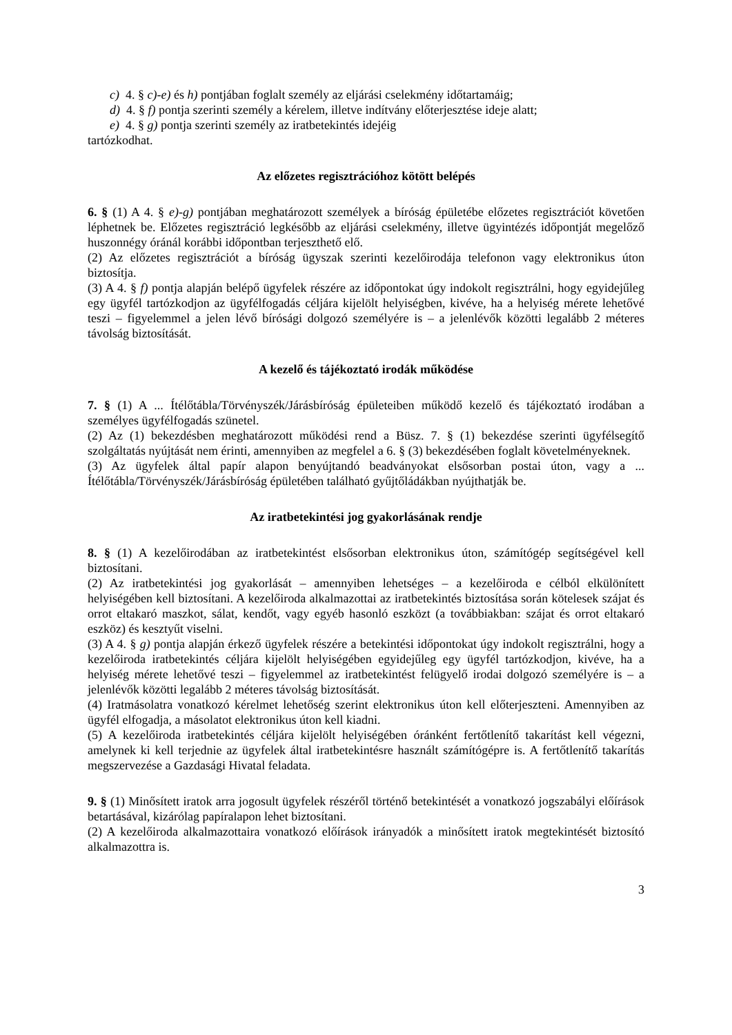c) 4. § c)-e) és h) pontjában foglalt személy az eljárási cselekmény időtartamáig;
d) 4. § f) pontja szerinti személy a kérelem, illetve indítvány előterjesztése ideje alatt;
e) 4. § g) pontja szerinti személy az iratbetekintés idejéig
tartózkodhat.
Az előzetes regisztrációhoz kötött belépés
6. § (1) A 4. § e)-g) pontjában meghatározott személyek a bíróság épületébe előzetes regisztrációt követően léphetnek be. Előzetes regisztráció legkésőbb az eljárási cselekmény, illetve ügyintézés időpontját megelőző huszonnégy óránál korábbi időpontban terjeszthető elő.
(2) Az előzetes regisztrációt a bíróság ügyszak szerinti kezelőirodája telefonon vagy elektronikus úton biztosítja.
(3) A 4. § f) pontja alapján belépő ügyfelek részére az időpontokat úgy indokolt regisztrálni, hogy egyidejűleg egy ügyfél tartózkodjon az ügyfélfogadás céljára kijelölt helyiségben, kivéve, ha a helyiség mérete lehetővé teszi – figyelemmel a jelen lévő bírósági dolgozó személyére is – a jelenlévők közötti legalább 2 méteres távolság biztosítását.
A kezelő és tájékoztató irodák működése
7. § (1) A ... Ítélőtábla/Törvényszék/Járásbíróság épületeiben működő kezelő és tájékoztató irodában a személyes ügyfélfogadás szünetel.
(2) Az (1) bekezdésben meghatározott működési rend a Büsz. 7. § (1) bekezdése szerinti ügyfélsegítő szolgáltatás nyújtását nem érinti, amennyiben az megfelel a 6. § (3) bekezdésében foglalt követelményeknek.
(3) Az ügyfelek által papír alapon benyújtandó beadványokat elsősorban postai úton, vagy a ... Ítélőtábla/Törvényszék/Járásbíróság épületében található gyűjtőládákban nyújthatják be.
Az iratbetekintési jog gyakorlásának rendje
8. § (1) A kezelőirodában az iratbetekintést elsősorban elektronikus úton, számítógép segítségével kell biztosítani.
(2) Az iratbetekintési jog gyakorlását – amennyiben lehetséges – a kezelőiroda e célból elkülönített helyiségében kell biztosítani. A kezelőiroda alkalmazottai az iratbetekintés biztosítása során kötelesek szájat és orrot eltakaró maszkot, sálat, kendőt, vagy egyéb hasonló eszközt (a továbbiakban: szájat és orrot eltakaró eszköz) és kesztyűt viselni.
(3) A 4. § g) pontja alapján érkező ügyfelek részére a betekintési időpontokat úgy indokolt regisztrálni, hogy a kezelőiroda iratbetekintés céljára kijelölt helyiségében egyidejűleg egy ügyfél tartózkodjon, kivéve, ha a helyiség mérete lehetővé teszi – figyelemmel az iratbetekintést felügyelő irodai dolgozó személyére is – a jelenlévők közötti legalább 2 méteres távolság biztosítását.
(4) Iratmásolatra vonatkozó kérelmet lehetőség szerint elektronikus úton kell előterjeszteni. Amennyiben az ügyfél elfogadja, a másolatot elektronikus úton kell kiadni.
(5) A kezelőiroda iratbetekintés céljára kijelölt helyiségében óránként fertőtlenítő takarítást kell végezni, amelynek ki kell terjednie az ügyfelek által iratbetekintésre használt számítógépre is. A fertőtlenítő takarítás megszervezése a Gazdasági Hivatal feladata.
9. § (1) Minősített iratok arra jogosult ügyfelek részéről történő betekintését a vonatkozó jogszabályi előírások betartásával, kizárólag papíralapon lehet biztosítani.
(2) A kezelőiroda alkalmazottaira vonatkozó előírások irányadók a minősített iratok megtekintését biztosító alkalmazottra is.
3